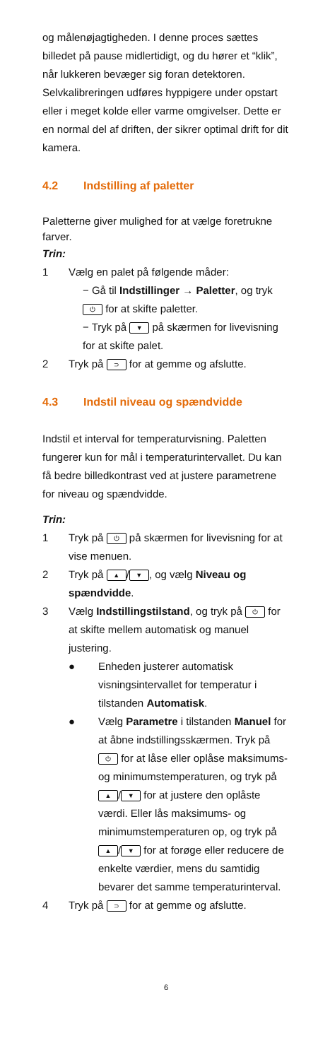og målenøjagtigheden. I denne proces sættes billedet på pause midlertidigt, og du hører et “klik”, når lukkeren bevæger sig foran detektoren. Selvkalibreringen udføres hyppigere under opstart eller i meget kolde eller varme omgivelser. Dette er en normal del af driften, der sikrer optimal drift for dit kamera.
4.2 Indstilling af paletter
Paletterne giver mulighed for at vælge foretrukne farver.
Trin:
1 Vælg en palet på følgende måder:
− Gå til Indstillinger → Paletter, og tryk ⏻ for at skifte paletter.
− Tryk på ▼ på skærmen for livevisning for at skifte palet.
2 Tryk på ⊃ for at gemme og afslutte.
4.3 Indstil niveau og spændvidde
Indstil et interval for temperaturvisning. Paletten fungerer kun for mål i temperaturintervallet. Du kan få bedre billedkontrast ved at justere parametrene for niveau og spændvidde.
Trin:
1 Tryk på ⏻ på skærmen for livevisning for at vise menuen.
2 Tryk på ▲ / ▼, og vælg Niveau og spændvidde.
3 Vælg Indstillingstilstand, og tryk på ⏻ for at skifte mellem automatisk og manuel justering.
● Enheden justerer automatisk visningsintervallet for temperatur i tilstanden Automatisk.
● Vælg Parametre i tilstanden Manuel for at åbne indstillingsskærmen. Tryk på ⏻ for at låse eller oplåse maksimums- og minimumstemperaturen, og tryk på ▲ / ▼ for at justere den oplåste værdi. Eller lås maksimums- og minimumstemperaturen op, og tryk på ▲ / ▼ for at forøge eller reducere de enkelte værdier, mens du samtidig bevarer det samme temperaturinterval.
4 Tryk på ⊃ for at gemme og afslutte.
6